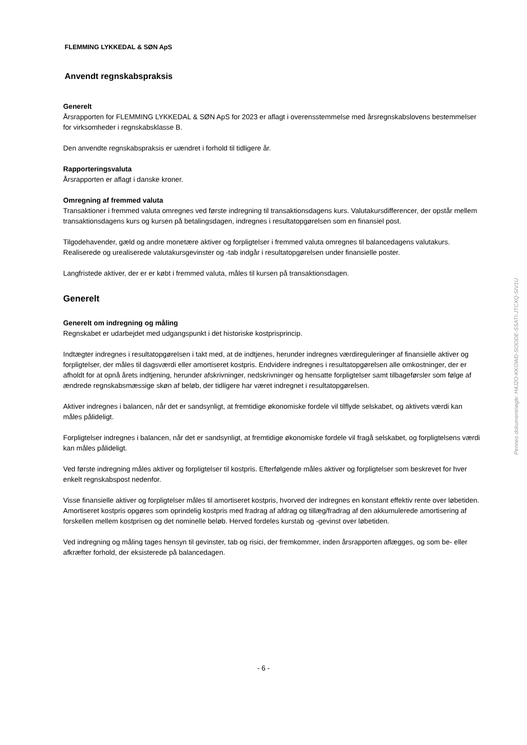FLEMMING LYKKEDAL & SØN ApS
Anvendt regnskabspraksis
Generelt
Årsrapporten for FLEMMING LYKKEDAL & SØN ApS for 2023 er aflagt i overensstemmelse med årsregnskabslovens bestemmelser for virksomheder i regnskabsklasse B.
Den anvendte regnskabspraksis er uændret i forhold til tidligere år.
Rapporteringsvaluta
Årsrapporten er aflagt i danske kroner.
Omregning af fremmed valuta
Transaktioner i fremmed valuta omregnes ved første indregning til transaktionsdagens kurs. Valutakursdifferencer, der opstår mellem transaktionsdagens kurs og kursen på betalingsdagen, indregnes i resultatopgørelsen som en finansiel post.
Tilgodehavender, gæld og andre monetære aktiver og forpligtelser i fremmed valuta omregnes til balancedagens valutakurs. Realiserede og urealiserede valutakursgevinster og -tab indgår i resultatopgørelsen under finansielle poster.
Langfristede aktiver, der er er købt i fremmed valuta, måles til kursen på transaktionsdagen.
Generelt
Generelt om indregning og måling
Regnskabet er udarbejdet med udgangspunkt i det historiske kostprisprincip.
Indtægter indregnes i resultatopgørelsen i takt med, at de indtjenes, herunder indregnes værdireguleringer af finansielle aktiver og forpligtelser, der måles til dagsværdi eller amortiseret kostpris. Endvidere indregnes i resultatopgørelsen alle omkostninger, der er afholdt for at opnå årets indtjening, herunder afskrivninger, nedskrivninger og hensatte forpligtelser samt tilbageførsler som følge af ændrede regnskabsmæssige skøn af beløb, der tidligere har været indregnet i resultatopgørelsen.
Aktiver indregnes i balancen, når det er sandsynligt, at fremtidige økonomiske fordele vil tilflyde selskabet, og aktivets værdi kan måles pålideligt.
Forpligtelser indregnes i balancen, når det er sandsynligt, at fremtidige økonomiske fordele vil fragå selskabet, og forpligtelsens værdi kan måles pålideligt.
Ved første indregning måles aktiver og forpligtelser til kostpris. Efterfølgende måles aktiver og forpligtelser som beskrevet for hver enkelt regnskabspost nedenfor.
Visse finansielle aktiver og forpligtelser måles til amortiseret kostpris, hvorved der indregnes en konstant effektiv rente over løbetiden. Amortiseret kostpris opgøres som oprindelig kostpris med fradrag af afdrag og tillæg/fradrag af den akkumulerede amortisering af forskellen mellem kostprisen og det nominelle beløb. Herved fordeles kurstab og -gevinst over løbetiden.
Ved indregning og måling tages hensyn til gevinster, tab og risici, der fremkommer, inden årsrapporten aflægges, og som be- eller afkræfter forhold, der eksisterede på balancedagen.
Penneo dokumentnøgle: H4J2O-KKOWD-SOODE-SSATI-JTCXQ-SIV1U
- 6 -